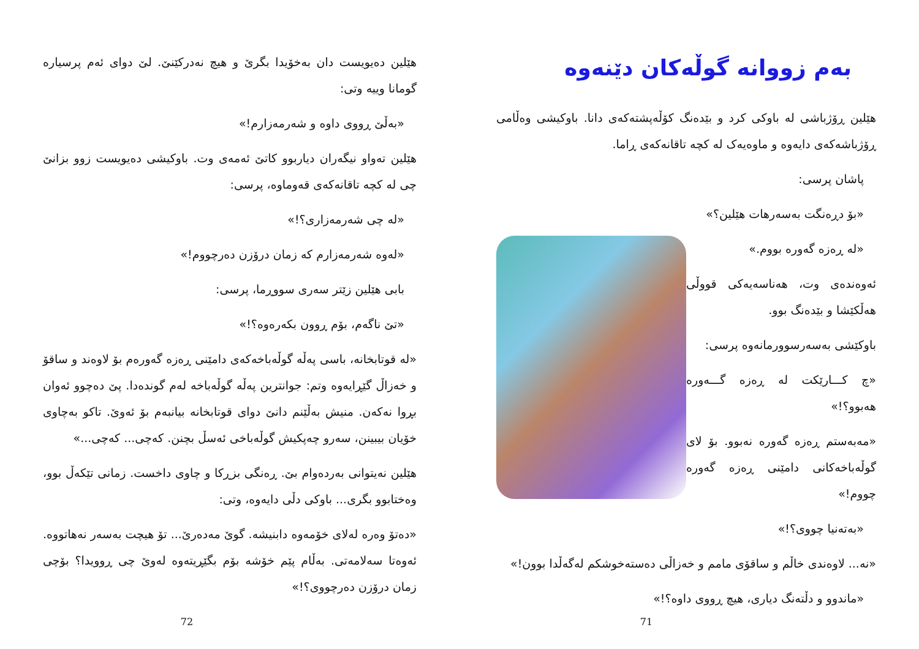بەم زووانە گوڵەکان دێنەوە
هێلین ڕۆژباشی لە باوکی کرد و بێدەنگ کۆڵەپشتەکەی دانا. باوکیشی وەڵامی ڕۆژباشەکەی دایەوە و ماوەیەک لە کچە تاقانەکەی ڕاما.
پاشان پرسی:
«بۆ دڕەنگت بەسەرهات هێلین؟»
«لە ڕەزە گەورە بووم.»
ئەوەندەی وت، هەناسەیەکی قووڵی هەڵکێشا و بێدەنگ بوو.
باوکێشی بەسەرسوورمانەوە پرسی:
«چ کـــارێکت لە ڕەزە گـــەورە هەبوو؟!»
«مەبەستم ڕەزە گەورە نەبوو. بۆ لای گوڵەباخەکانی دامێنی ڕەزە گەورە چووم!»
«بەتەنیا چووی؟!»
«نە... لاوەندی خاڵم و ساقۆی مامم و خەزاڵی دەستەخوشکم لەگەڵدا بوون!»
«ماندوو و دڵتەنگ دیاری، هیچ ڕووی داوە؟!»
71
هێلین دەیویست دان بەخۆیدا بگرێ و هیچ نەدرکێنێ. لێ دوای ئەم پرسیارە گومانا وییە وتی:
«بەڵێ ڕووی داوە و شەرمەزارم!»
هێلین تەواو نیگەران دیاربوو کاتێ ئەمەی وت. باوکیشی دەیویست زوو بزانێ چی لە کچە تاقانەکەی قەوماوە، پرسی:
«لە چی شەرمەزاری؟!»
«لەوە شەرمەزارم کە زمان درۆزن دەرچووم!»
بابی هێلین زێتر سەری سووڕما، پرسی:
«تێ ناگەم، بۆم ڕوون بکەرەوە؟!»
«لە قوتابخانە، باسی پەڵە گوڵەباخەکەی دامێنی ڕەزە گەورەم بۆ لاوەند و ساقۆ و خەزاڵ گێڕایەوە وتم: جوانترین پەڵە گوڵەباخە لەم گوندەدا. پێ دەچوو ئەوان بڕوا نەکەن. منیش بەڵێنم دانێ دوای قوتابخانە بیانبەم بۆ ئەوێ. تاکو بەچاوی خۆیان بیبینن، سەرو چەپکیش گوڵەباخی ئەسڵ بچنن. کەچی... کەچی...»
هێلین نەیتوانی بەردەوام بێ. ڕەنگی بزڕکا و چاوی داخست. زمانی تێکەڵ بوو، وەختابوو بگری... باوکی دڵی دایەوە، وتی:
«دەتۆ وەرە لەلای خۆمەوە دابنیشە. گوێ مەدەرێ... تۆ هیچت بەسەر نەهاتووە. ئەوەتا سەلامەتی. بەڵام پێم خۆشە بۆم بگێڕیتەوە لەوێ چی ڕوویدا؟ بۆچی زمان درۆزن دەرچووی؟!»
72